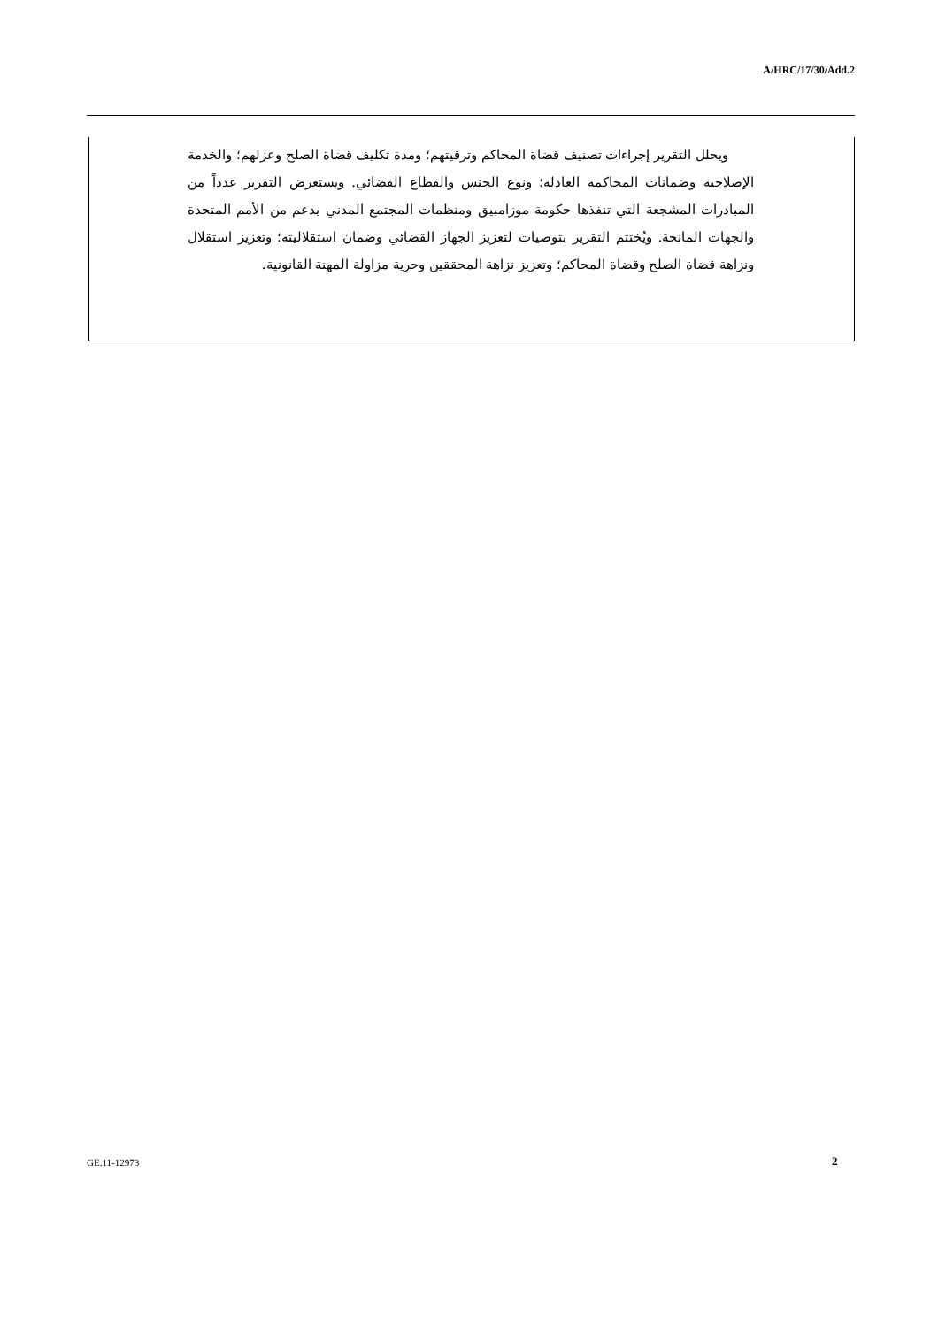A/HRC/17/30/Add.2
ويحلل التقرير إجراءات تصنيف قضاة المحاكم وترقيتهم؛ ومدة تكليف قضاة الصلح وعزلهم؛ والخدمة الإصلاحية وضمانات المحاكمة العادلة؛ ونوع الجنس والقطاع القضائي. ويستعرض التقرير عدداً من المبادرات المشجعة التي تنفذها حكومة موزامبيق ومنظمات المجتمع المدني بدعم من الأمم المتحدة والجهات المانحة. ويُختتم التقرير بتوصيات لتعزيز الجهاز القضائي وضمان استقلاليته؛ وتعزيز استقلال ونزاهة قضاة الصلح وقضاة المحاكم؛ وتعزيز نزاهة المحققين وحرية مزاولة المهنة القانونية.
GE.11-12973 2